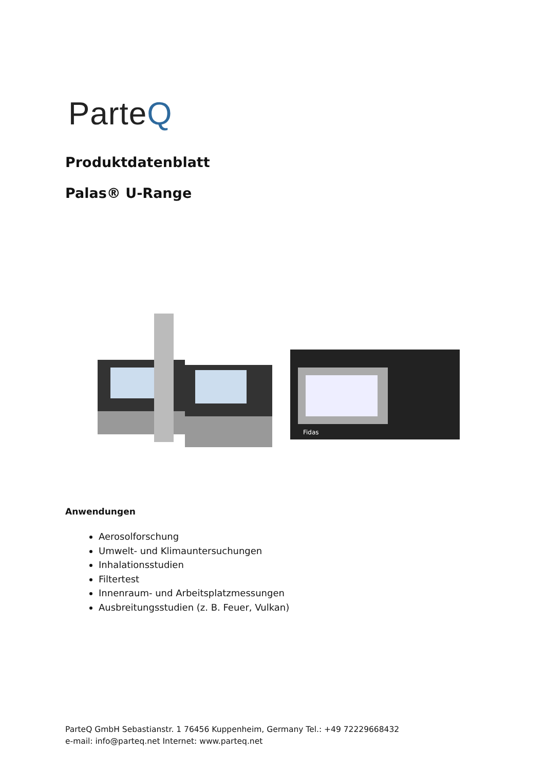ParteQ
Produktdatenblatt
Palas® U-Range
Fidas
Anwendungen
Aerosolforschung
Umwelt- und Klimauntersuchungen
Inhalationsstudien
Filtertest
Innenraum- und Arbeitsplatzmessungen
Ausbreitungsstudien (z. B. Feuer, Vulkan)
ParteQ GmbH Sebastianstr. 1 76456 Kuppenheim, Germany Tel.: +49 72229668432
e-mail: info@parteq.net Internet: www.parteq.net